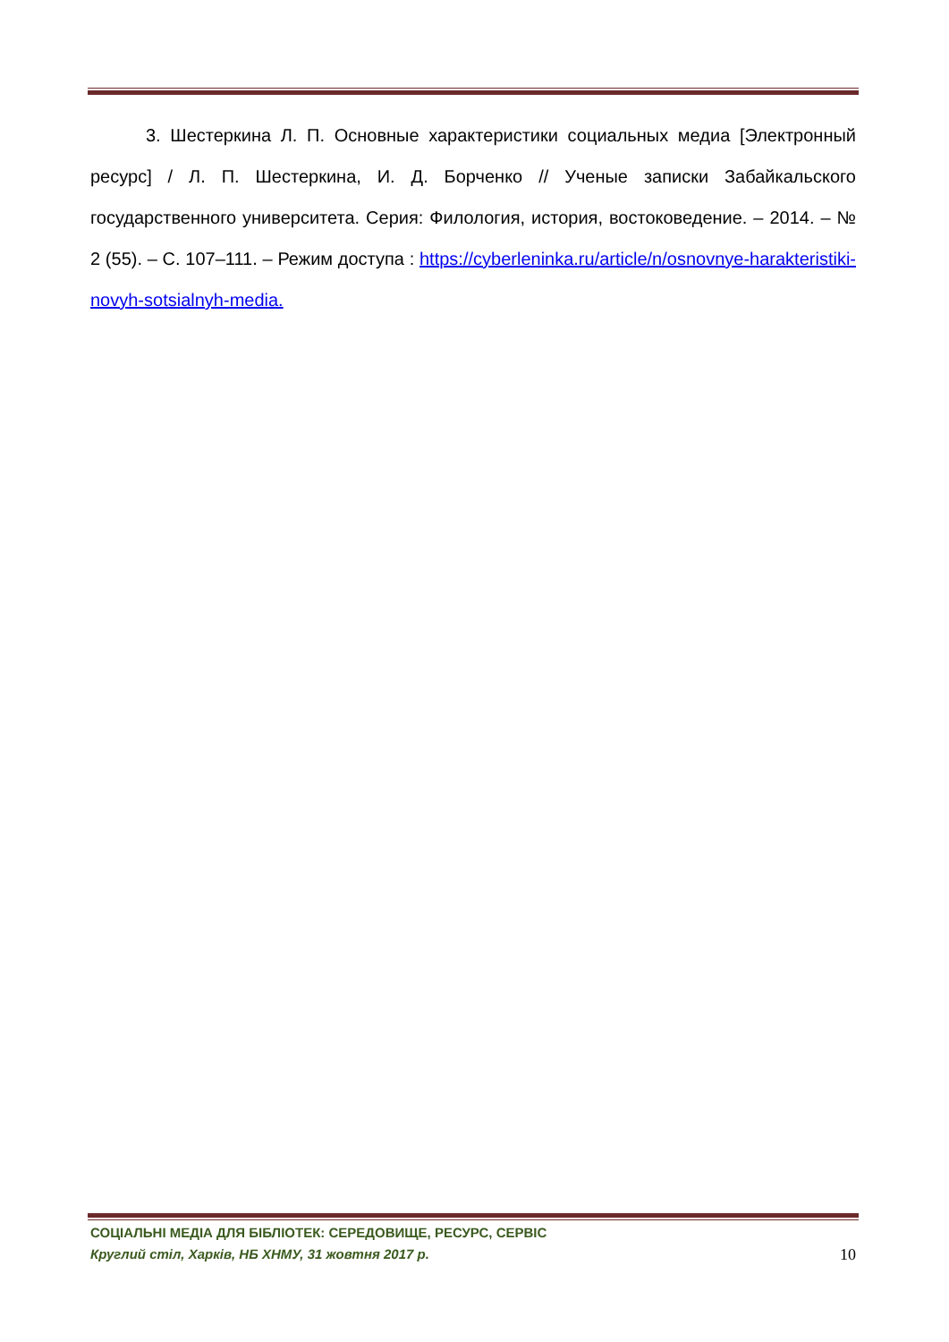3. Шестеркина Л. П. Основные характеристики социальных медиа [Электронный ресурс] / Л. П. Шестеркина, И. Д. Борченко // Ученые записки Забайкальского государственного университета. Серия: Филология, история, востоковедение. – 2014. – № 2 (55). – С. 107–111. – Режим доступа : https://cyberleninka.ru/article/n/osnovnye-harakteristiki-novyh-sotsialnyh-media.
СОЦІАЛЬНІ МЕДІА ДЛЯ БІБЛІОТЕК: СЕРЕДОВИЩЕ, РЕСУРС, СЕРВІС
Круглий стіл, Харків, НБ ХНМУ, 31 жовтня 2017 р. 10